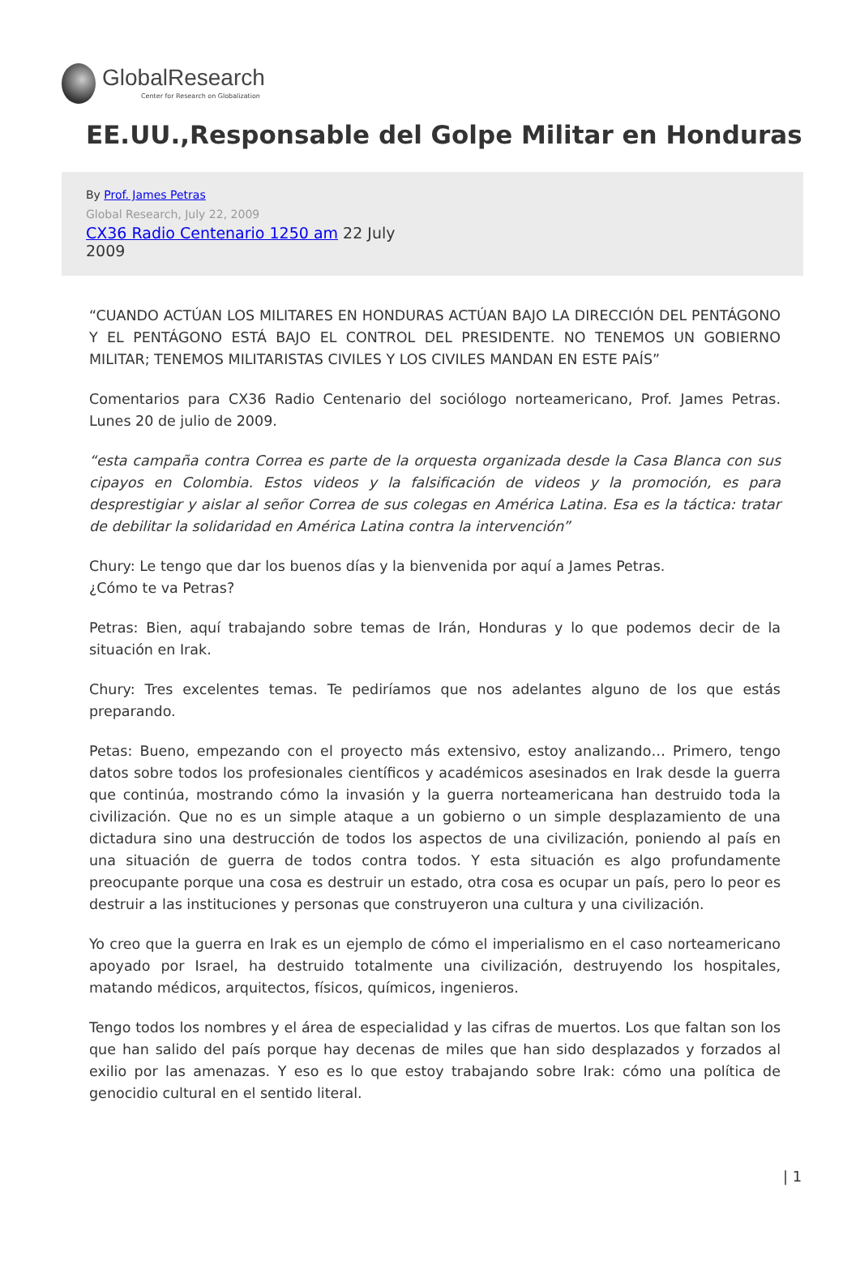GlobalResearch
Center for Research on Globalization
EE.UU.,Responsable del Golpe Militar en Honduras
By Prof. James Petras
Global Research, July 22, 2009
CX36 Radio Centenario 1250 am 22 July 2009
“CUANDO ACTÚAN LOS MILITARES EN HONDURAS ACTÚAN BAJO LA DIRECCIÓN DEL PENTÁGONO Y EL PENTÁGONO ESTÁ BAJO EL CONTROL DEL PRESIDENTE. NO TENEMOS UN GOBIERNO MILITAR; TENEMOS MILITARISTAS CIVILES Y LOS CIVILES MANDAN EN ESTE PAÍS”
Comentarios para CX36 Radio Centenario del sociólogo norteamericano, Prof. James Petras. Lunes 20 de julio de 2009.
“esta campaña contra Correa es parte de la orquesta organizada desde la Casa Blanca con sus cipayos en Colombia. Estos videos y la falsificación de videos y la promoción, es para desprestigiar y aislar al señor Correa de sus colegas en América Latina. Esa es la táctica: tratar de debilitar la solidaridad en América Latina contra la intervención”
Chury: Le tengo que dar los buenos días y la bienvenida por aquí a James Petras.
¿Cómo te va Petras?
Petras: Bien, aquí trabajando sobre temas de Irán, Honduras y lo que podemos decir de la situación en Irak.
Chury: Tres excelentes temas. Te pediríamos que nos adelantes alguno de los que estás preparando.
Petas: Bueno, empezando con el proyecto más extensivo, estoy analizando… Primero, tengo datos sobre todos los profesionales científicos y académicos asesinados en Irak desde la guerra que continúa, mostrando cómo la invasión y la guerra norteamericana han destruido toda la civilización. Que no es un simple ataque a un gobierno o un simple desplazamiento de una dictadura sino una destrucción de todos los aspectos de una civilización, poniendo al país en una situación de guerra de todos contra todos. Y esta situación es algo profundamente preocupante porque una cosa es destruir un estado, otra cosa es ocupar un país, pero lo peor es destruir a las instituciones y personas que construyeron una cultura y una civilización.
Yo creo que la guerra en Irak es un ejemplo de cómo el imperialismo en el caso norteamericano apoyado por Israel, ha destruido totalmente una civilización, destruyendo los hospitales, matando médicos, arquitectos, físicos, químicos, ingenieros.
Tengo todos los nombres y el área de especialidad y las cifras de muertos. Los que faltan son los que han salido del país porque hay decenas de miles que han sido desplazados y forzados al exilio por las amenazas. Y eso es lo que estoy trabajando sobre Irak: cómo una política de genocidio cultural en el sentido literal.
| 1